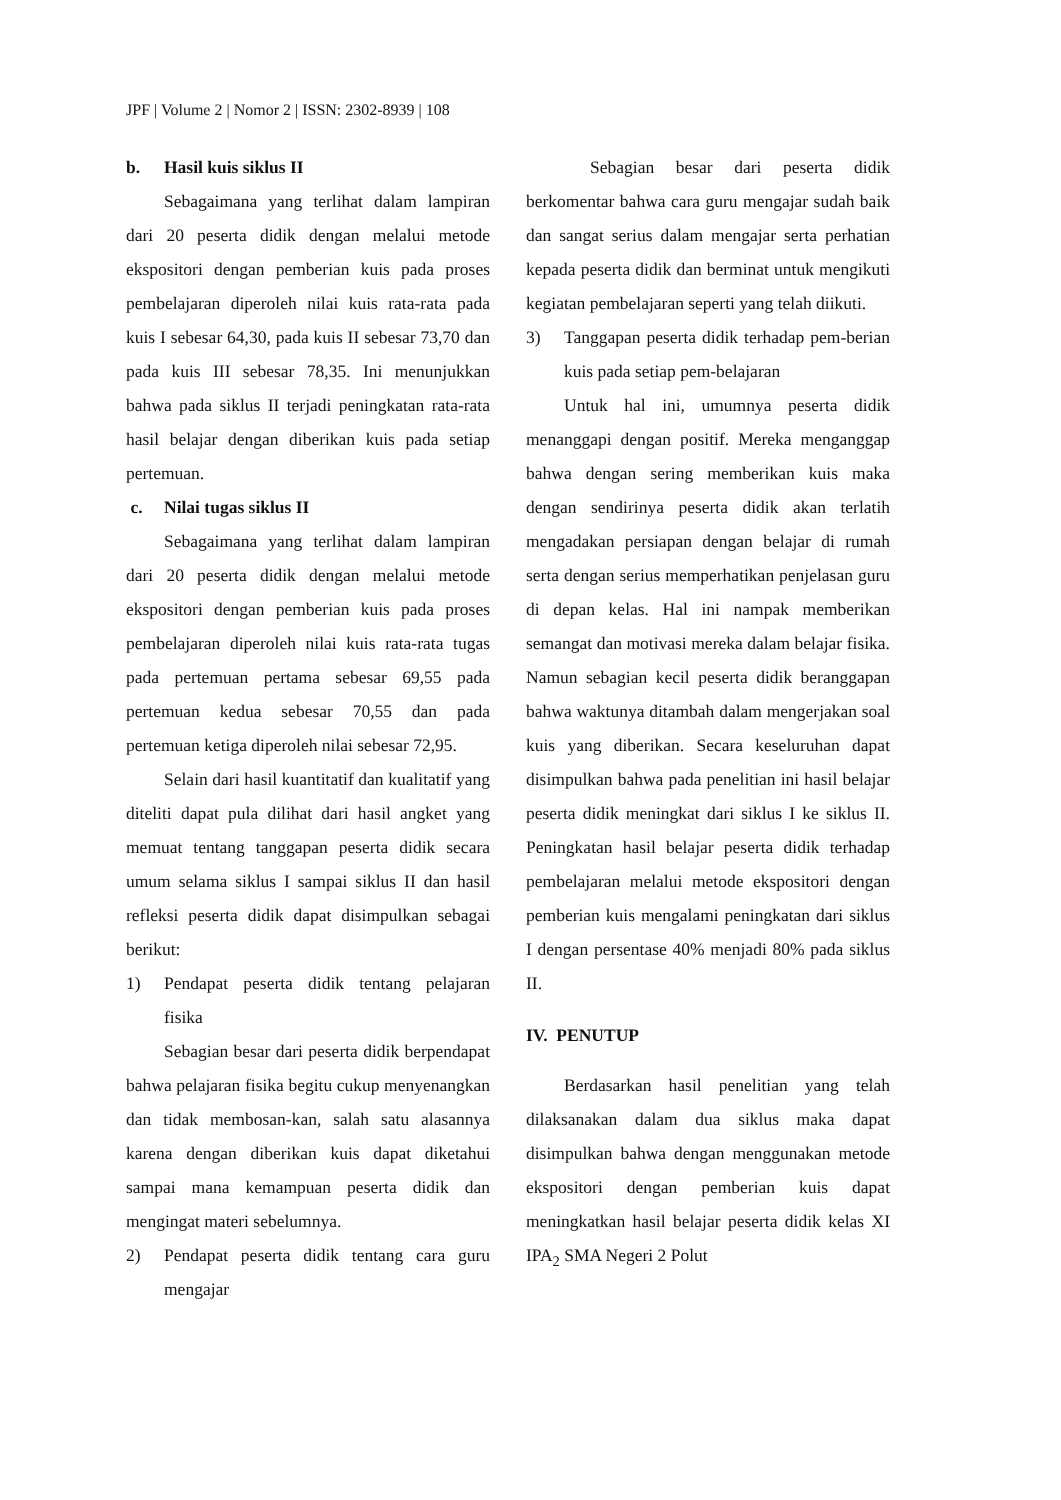JPF | Volume 2 | Nomor 2 | ISSN: 2302-8939 | 108
b. Hasil kuis siklus II
Sebagaimana yang terlihat dalam lampiran dari 20 peserta didik dengan melalui metode ekspositori dengan pemberian kuis pada proses pembelajaran diperoleh nilai kuis rata-rata pada kuis I sebesar 64,30, pada kuis II sebesar 73,70 dan pada kuis III sebesar 78,35. Ini menunjukkan bahwa pada siklus II terjadi peningkatan rata-rata hasil belajar dengan diberikan kuis pada setiap pertemuan.
c. Nilai tugas siklus II
Sebagaimana yang terlihat dalam lampiran dari 20 peserta didik dengan melalui metode ekspositori dengan pemberian kuis pada proses pembelajaran diperoleh nilai kuis rata-rata tugas pada pertemuan pertama sebesar 69,55 pada pertemuan kedua sebesar 70,55 dan pada pertemuan ketiga diperoleh nilai sebesar 72,95.
Selain dari hasil kuantitatif dan kualitatif yang diteliti dapat pula dilihat dari hasil angket yang memuat tentang tanggapan peserta didik secara umum selama siklus I sampai siklus II dan hasil refleksi peserta didik dapat disimpulkan sebagai berikut:
1) Pendapat peserta didik tentang pelajaran fisika
Sebagian besar dari peserta didik berpendapat bahwa pelajaran fisika begitu cukup menyenangkan dan tidak membosan-kan, salah satu alasannya karena dengan diberikan kuis dapat diketahui sampai mana kemampuan peserta didik dan mengingat materi sebelumnya.
2) Pendapat peserta didik tentang cara guru mengajar
Sebagian besar dari peserta didik berkomentar bahwa cara guru mengajar sudah baik dan sangat serius dalam mengajar serta perhatian kepada peserta didik dan berminat untuk mengikuti kegiatan pembelajaran seperti yang telah diikuti.
3) Tanggapan peserta didik terhadap pem-berian kuis pada setiap pem-belajaran
Untuk hal ini, umumnya peserta didik menanggapi dengan positif. Mereka menganggap bahwa dengan sering memberikan kuis maka dengan sendirinya peserta didik akan terlatih mengadakan persiapan dengan belajar di rumah serta dengan serius memperhatikan penjelasan guru di depan kelas. Hal ini nampak memberikan semangat dan motivasi mereka dalam belajar fisika. Namun sebagian kecil peserta didik beranggapan bahwa waktunya ditambah dalam mengerjakan soal kuis yang diberikan. Secara keseluruhan dapat disimpulkan bahwa pada penelitian ini hasil belajar peserta didik meningkat dari siklus I ke siklus II. Peningkatan hasil belajar peserta didik terhadap pembelajaran melalui metode ekspositori dengan pemberian kuis mengalami peningkatan dari siklus I dengan persentase 40% menjadi 80% pada siklus II.
IV. PENUTUP
Berdasarkan hasil penelitian yang telah dilaksanakan dalam dua siklus maka dapat disimpulkan bahwa dengan menggunakan metode ekspositori dengan pemberian kuis dapat meningkatkan hasil belajar peserta didik kelas XI IPA<sub>2</sub> SMA Negeri 2 Polut